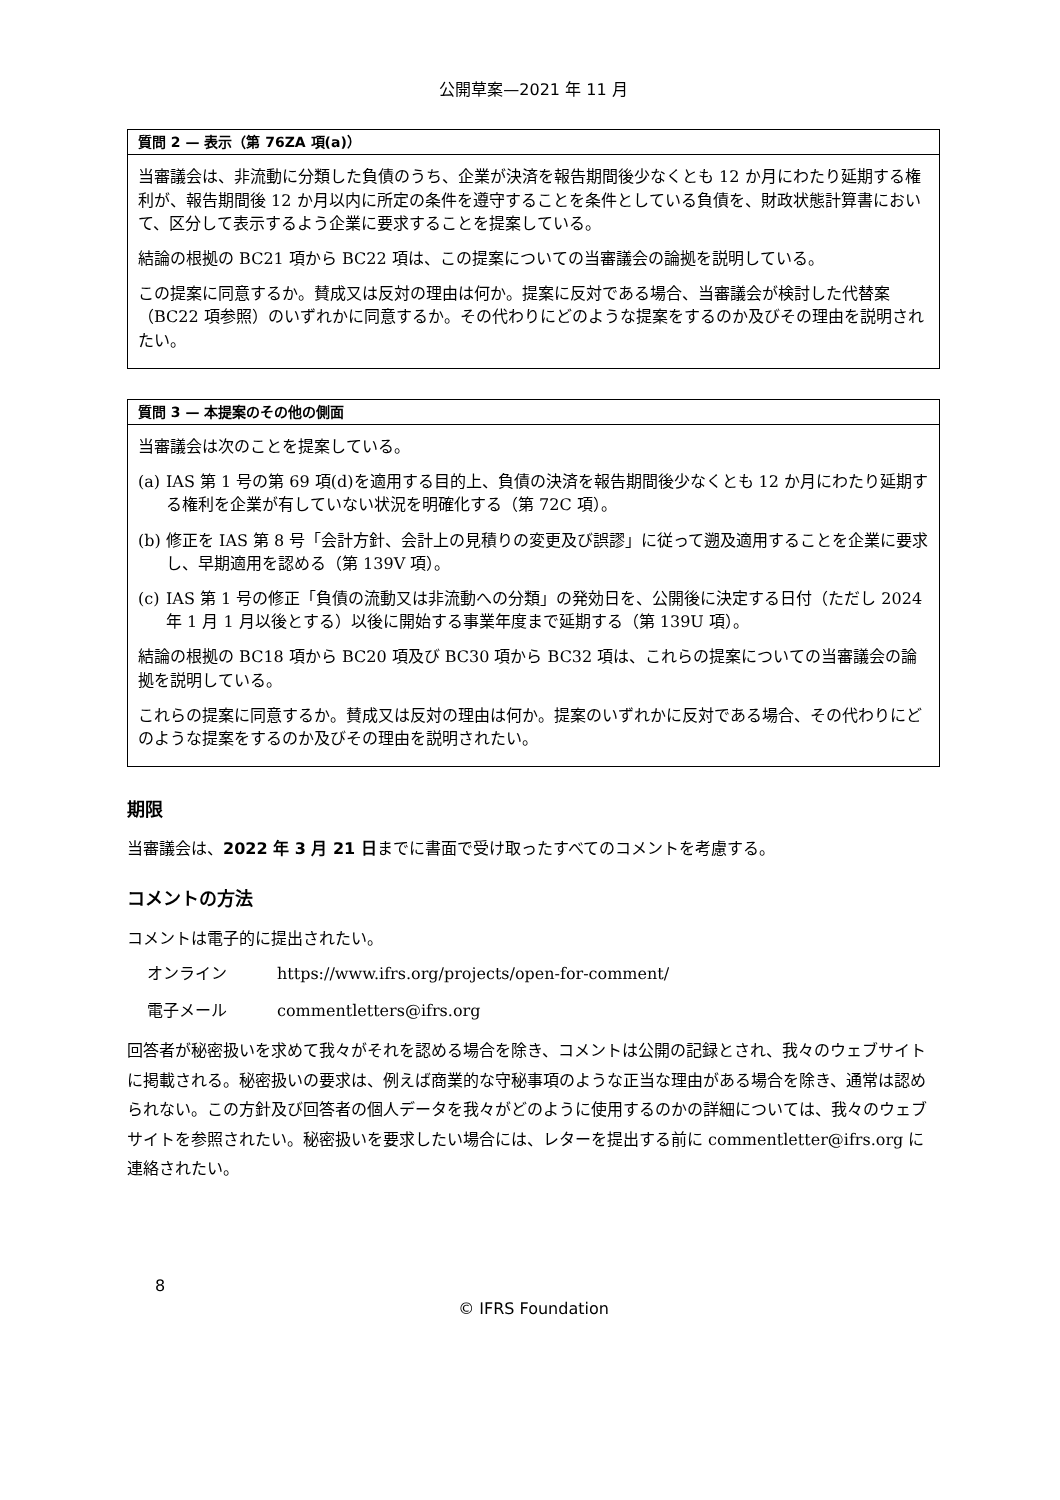公開草案—2021 年 11 月
質問 2 — 表示（第 76ZA 項(a)）
当審議会は、非流動に分類した負債のうち、企業が決済を報告期間後少なくとも 12 か月にわたり延期する権利が、報告期間後 12 か月以内に所定の条件を遵守することを条件としている負債を、財政状態計算書において、区分して表示するよう企業に要求することを提案している。
結論の根拠の BC21 項から BC22 項は、この提案についての当審議会の論拠を説明している。
この提案に同意するか。賛成又は反対の理由は何か。提案に反対である場合、当審議会が検討した代替案（BC22 項参照）のいずれかに同意するか。その代わりにどのような提案をするのか及びその理由を説明されたい。
質問 3 — 本提案のその他の側面
当審議会は次のことを提案している。
(a)
IAS 第 1 号の第 69 項(d)を適用する目的上、負債の決済を報告期間後少なくとも 12 か月にわたり延期する権利を企業が有していない状況を明確化する（第 72C 項）。
(b)
修正を IAS 第 8 号「会計方針、会計上の見積りの変更及び誤謬」に従って遡及適用することを企業に要求し、早期適用を認める（第 139V 項）。
(c)
IAS 第 1 号の修正「負債の流動又は非流動への分類」の発効日を、公開後に決定する日付（ただし 2024 年 1 月 1 月以後とする）以後に開始する事業年度まで延期する（第 139U 項）。
結論の根拠の BC18 項から BC20 項及び BC30 項から BC32 項は、これらの提案についての当審議会の論拠を説明している。
これらの提案に同意するか。賛成又は反対の理由は何か。提案のいずれかに反対である場合、その代わりにどのような提案をするのか及びその理由を説明されたい。
期限
当審議会は、2022 年 3 月 21 日までに書面で受け取ったすべてのコメントを考慮する。
コメントの方法
コメントは電子的に提出されたい。
オンライン https://www.ifrs.org/projects/open-for-comment/
電子メール commentletters@ifrs.org
回答者が秘密扱いを求めて我々がそれを認める場合を除き、コメントは公開の記録とされ、我々のウェブサイトに掲載される。秘密扱いの要求は、例えば商業的な守秘事項のような正当な理由がある場合を除き、通常は認められない。この方針及び回答者の個人データを我々がどのように使用するのかの詳細については、我々のウェブサイトを参照されたい。秘密扱いを要求したい場合には、レターを提出する前に commentletter@ifrs.org に連絡されたい。
8
© IFRS Foundation